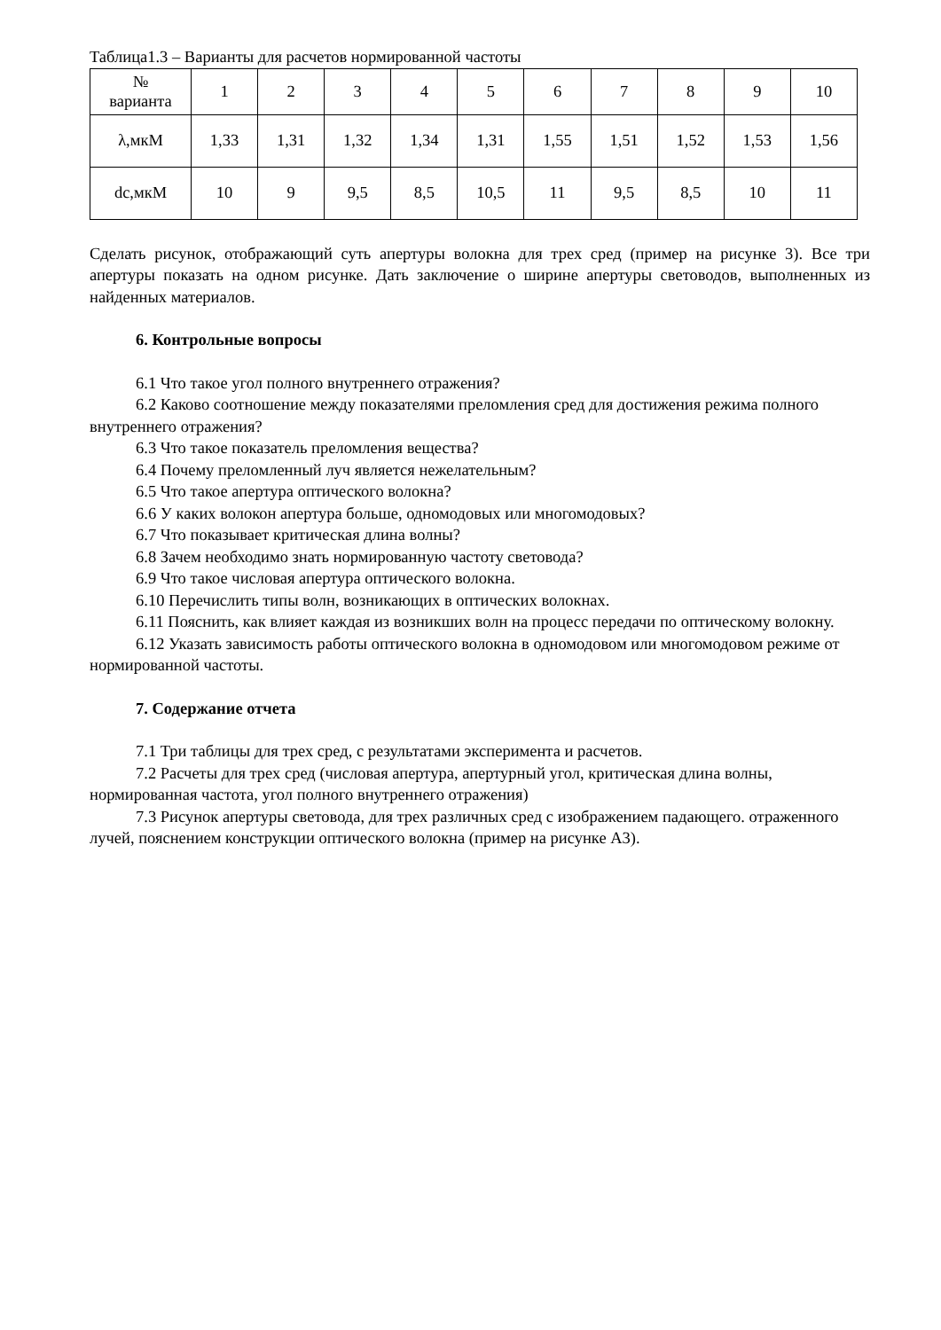Таблица1.3 – Варианты для расчетов нормированной частоты
| № варианта | 1 | 2 | 3 | 4 | 5 | 6 | 7 | 8 | 9 | 10 |
| λ,мкМ | 1,33 | 1,31 | 1,32 | 1,34 | 1,31 | 1,55 | 1,51 | 1,52 | 1,53 | 1,56 |
| dc,мкМ | 10 | 9 | 9,5 | 8,5 | 10,5 | 11 | 9,5 | 8,5 | 10 | 11 |
Сделать рисунок, отображающий суть апертуры волокна для трех сред (пример на рисунке 3). Все три апертуры показать на одном рисунке. Дать заключение о ширине апертуры световодов, выполненных из найденных материалов.
6. Контрольные вопросы
6.1 Что такое угол полного внутреннего отражения?
6.2 Каково соотношение между показателями преломления сред для достижения режима полного внутреннего отражения?
6.3 Что такое показатель преломления вещества?
6.4 Почему преломленный луч является нежелательным?
6.5 Что такое апертура оптического волокна?
6.6 У каких волокон апертура больше, одномодовых или многомодовых?
6.7 Что показывает критическая длина волны?
6.8 Зачем необходимо знать нормированную частоту световода?
6.9 Что такое числовая апертура оптического волокна.
6.10 Перечислить типы волн, возникающих в оптических волокнах.
6.11 Пояснить, как влияет каждая из возникших волн на процесс передачи по оптическому волокну.
6.12 Указать зависимость работы оптического волокна в одномодовом или многомодовом режиме от нормированной частоты.
7. Содержание отчета
7.1 Три таблицы для трех сред, с результатами эксперимента и расчетов.
7.2 Расчеты для трех сред (числовая апертура, апертурный угол, критическая длина волны, нормированная частота, угол полного внутреннего отражения)
7.3 Рисунок апертуры световода, для трех различных сред с изображением падающего. отраженного лучей, пояснением конструкции оптического волокна (пример на рисунке А3).